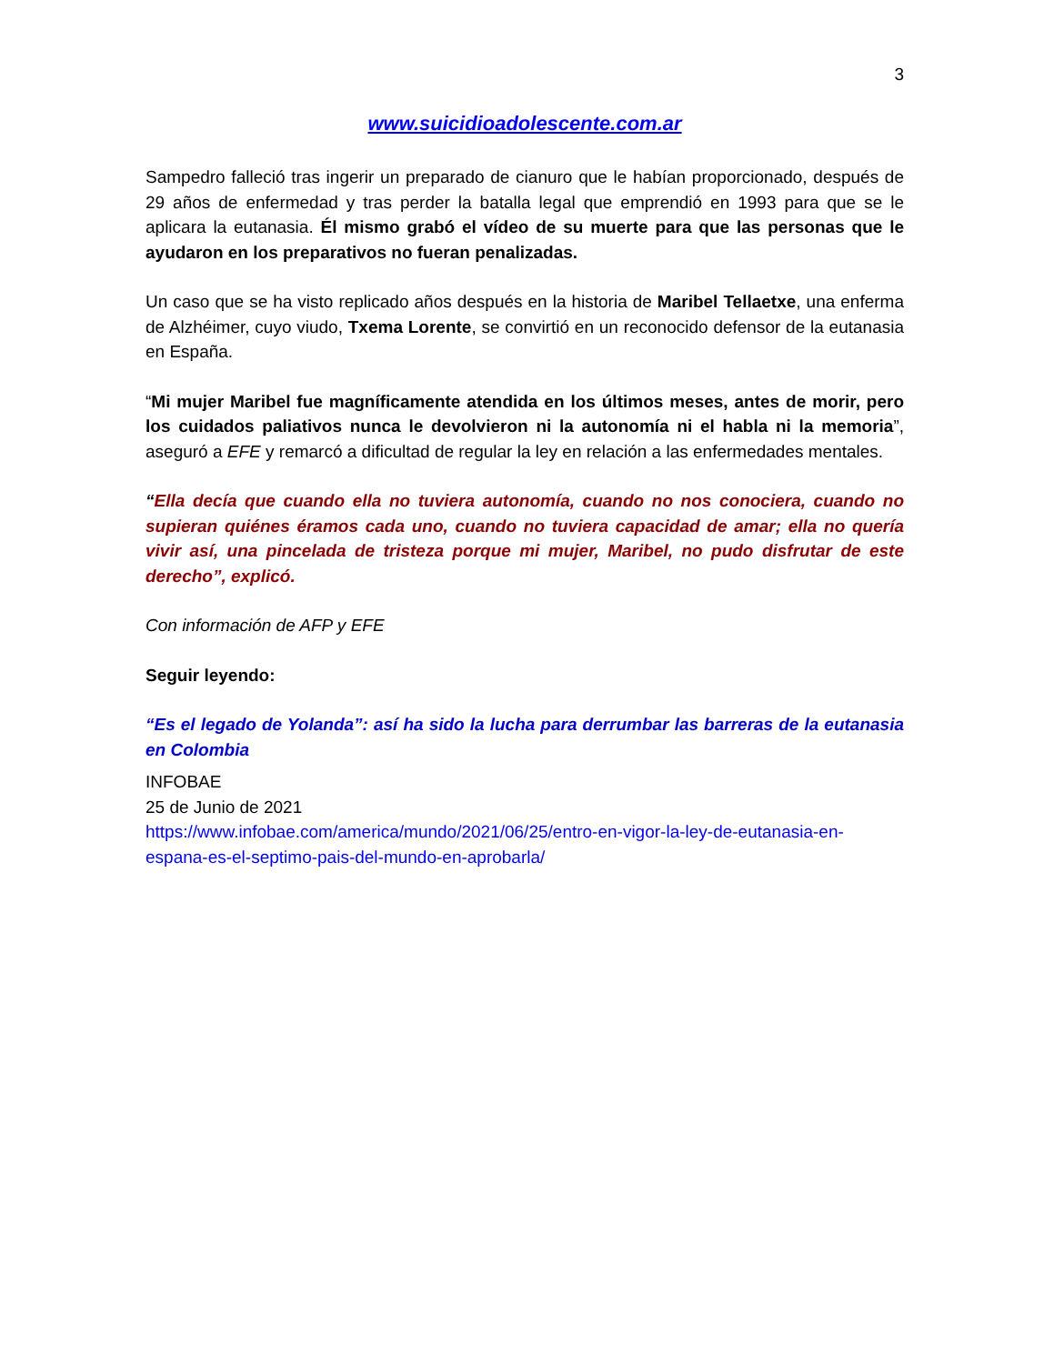3
www.suicidioadolescente.com.ar
Sampedro falleció tras ingerir un preparado de cianuro que le habían proporcionado, después de 29 años de enfermedad y tras perder la batalla legal que emprendió en 1993 para que se le aplicara la eutanasia. Él mismo grabó el vídeo de su muerte para que las personas que le ayudaron en los preparativos no fueran penalizadas.
Un caso que se ha visto replicado años después en la historia de Maribel Tellaetxe, una enferma de Alzhéimer, cuyo viudo, Txema Lorente, se convirtió en un reconocido defensor de la eutanasia en España.
“Mi mujer Maribel fue magníficamente atendida en los últimos meses, antes de morir, pero los cuidados paliativos nunca le devolvieron ni la autonomía ni el habla ni la memoria”, aseguró a EFE y remarcó a dificultad de regular la ley en relación a las enfermedades mentales.
“Ella decía que cuando ella no tuviera autonomía, cuando no nos conociera, cuando no supieran quiénes éramos cada uno, cuando no tuviera capacidad de amar; ella no quería vivir así, una pincelada de tristeza porque mi mujer, Maribel, no pudo disfrutar de este derecho”, explicó.
Con información de AFP y EFE
Seguir leyendo:
“Es el legado de Yolanda”: así ha sido la lucha para derrumbar las barreras de la eutanasia en Colombia
INFOBAE
25 de Junio de 2021
https://www.infobae.com/america/mundo/2021/06/25/entro-en-vigor-la-ley-de-eutanasia-en-espana-es-el-septimo-pais-del-mundo-en-aprobarla/